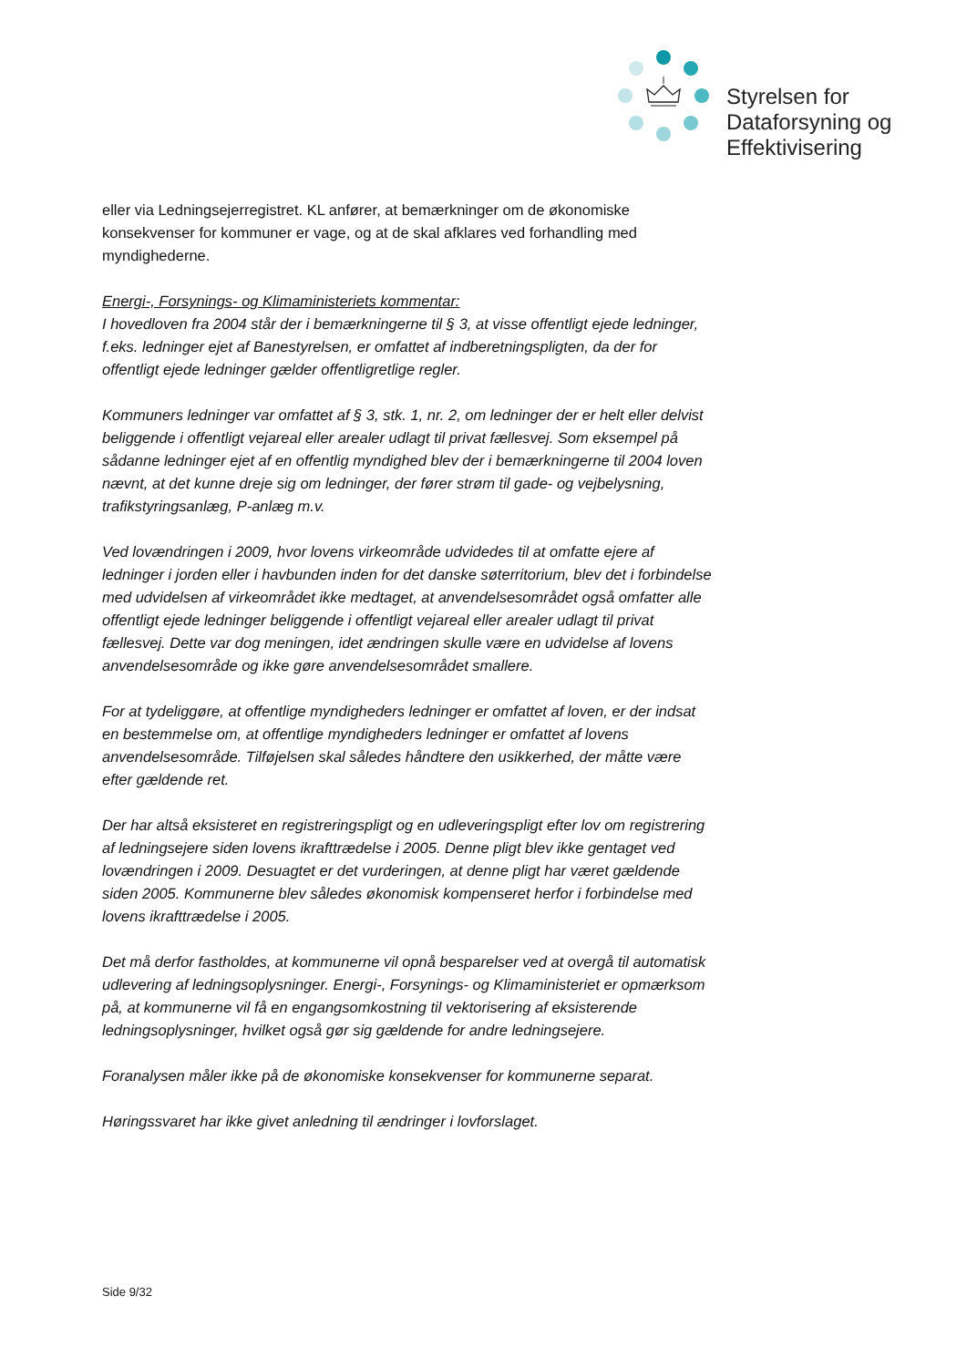Styrelsen for
Dataforsyning og
Effektivisering
eller via Ledningsejerregistret. KL anfører, at bemærkninger om de økonomiske konsekvenser for kommuner er vage, og at de skal afklares ved forhandling med myndighederne.
Energi-, Forsynings- og Klimaministeriets kommentar:
I hovedloven fra 2004 står der i bemærkningerne til § 3, at visse offentligt ejede ledninger, f.eks. ledninger ejet af Banestyrelsen, er omfattet af indberetningspligten, da der for offentligt ejede ledninger gælder offentligretlige regler.
Kommuners ledninger var omfattet af § 3, stk. 1, nr. 2, om ledninger der er helt eller delvist beliggende i offentligt vejareal eller arealer udlagt til privat fællesvej. Som eksempel på sådanne ledninger ejet af en offentlig myndighed blev der i bemærkningerne til 2004 loven nævnt, at det kunne dreje sig om ledninger, der fører strøm til gade- og vejbelysning, trafikstyringsanlæg, P-anlæg m.v.
Ved lovændringen i 2009, hvor lovens virkeområde udvidedes til at omfatte ejere af ledninger i jorden eller i havbunden inden for det danske søterritorium, blev det i forbindelse med udvidelsen af virkeområdet ikke medtaget, at anvendelsesområdet også omfatter alle offentligt ejede ledninger beliggende i offentligt vejareal eller arealer udlagt til privat fællesvej. Dette var dog meningen, idet ændringen skulle være en udvidelse af lovens anvendelsesområde og ikke gøre anvendelsesområdet smallere.
For at tydeliggøre, at offentlige myndigheders ledninger er omfattet af loven, er der indsat en bestemmelse om, at offentlige myndigheders ledninger er omfattet af lovens anvendelsesområde. Tilføjelsen skal således håndtere den usikkerhed, der måtte være efter gældende ret.
Der har altså eksisteret en registreringspligt og en udleveringspligt efter lov om registrering af ledningsejere siden lovens ikrafttrædelse i 2005. Denne pligt blev ikke gentaget ved lovændringen i 2009. Desuagtet er det vurderingen, at denne pligt har været gældende siden 2005. Kommunerne blev således økonomisk kompenseret herfor i forbindelse med lovens ikrafttrædelse i 2005.
Det må derfor fastholdes, at kommunerne vil opnå besparelser ved at overgå til automatisk udlevering af ledningsoplysninger. Energi-, Forsynings- og Klimaministeriet er opmærksom på, at kommunerne vil få en engangsomkostning til vektorisering af eksisterende ledningsoplysninger, hvilket også gør sig gældende for andre ledningsejere.
Foranalysen måler ikke på de økonomiske konsekvenser for kommunerne separat.
Høringssvaret har ikke givet anledning til ændringer i lovforslaget.
Side 9/32